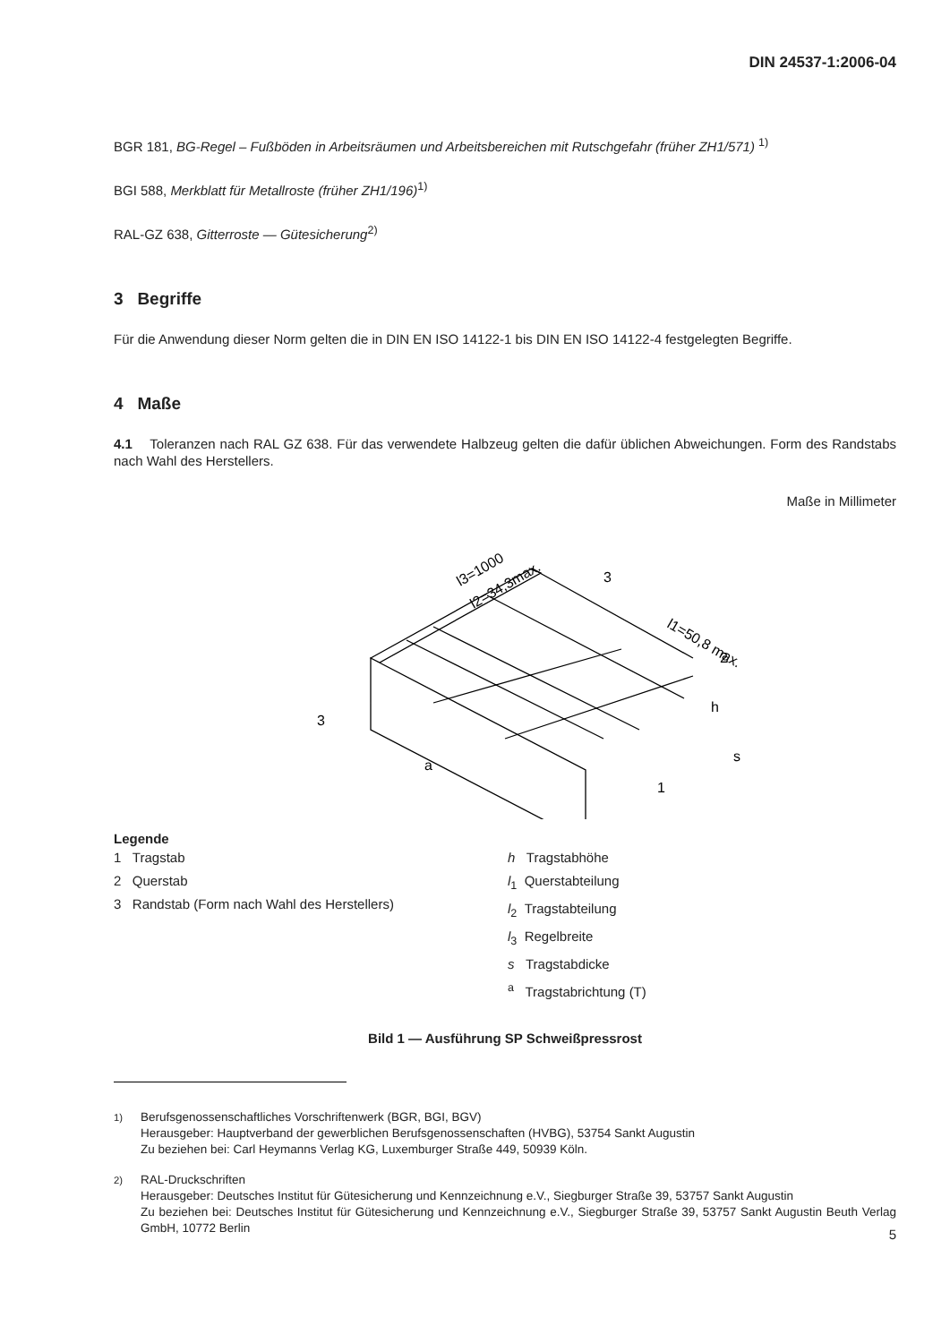DIN 24537-1:2006-04
BGR 181, BG-Regel – Fußböden in Arbeitsräumen und Arbeitsbereichen mit Rutschgefahr (früher ZH1/571) <sup>1)</sup>
BGI 588, Merkblatt für Metallroste (früher ZH1/196)<sup>1)</sup>
RAL-GZ 638, Gitterroste — Gütesicherung<sup>2)</sup>
3 Begriffe
Für die Anwendung dieser Norm gelten die in DIN EN ISO 14122-1 bis DIN EN ISO 14122-4 festgelegten Begriffe.
4 Maße
4.1 Toleranzen nach RAL GZ 638. Für das verwendete Halbzeug gelten die dafür üblichen Abweichungen. Form des Randstabs nach Wahl des Herstellers.
Maße in Millimeter
l3=1000
l2=34,3max.
l1=50,8 max.
3
2
3
1
h
s
a
Legende
1 Tragstab
2 Querstab
3 Randstab (Form nach Wahl des Herstellers)
h Tragstabhöhe
l<sub>1</sub> Querstabteilung
l<sub>2</sub> Tragstabteilung
l<sub>3</sub> Regelbreite
s Tragstabdicke
<sup>a</sup> Tragstabrichtung (T)
Bild 1 — Ausführung SP Schweißpressrost
<sup>1)</sup> Berufsgenossenschaftliches Vorschriftenwerk (BGR, BGI, BGV)
Herausgeber: Hauptverband der gewerblichen Berufsgenossenschaften (HVBG), 53754 Sankt Augustin
Zu beziehen bei: Carl Heymanns Verlag KG, Luxemburger Straße 449, 50939 Köln.
<sup>2)</sup> RAL-Druckschriften
Herausgeber: Deutsches Institut für Gütesicherung und Kennzeichnung e.V., Siegburger Straße 39, 53757 Sankt Augustin
Zu beziehen bei: Deutsches Institut für Gütesicherung und Kennzeichnung e.V., Siegburger Straße 39, 53757 Sankt Augustin Beuth Verlag GmbH, 10772 Berlin
5